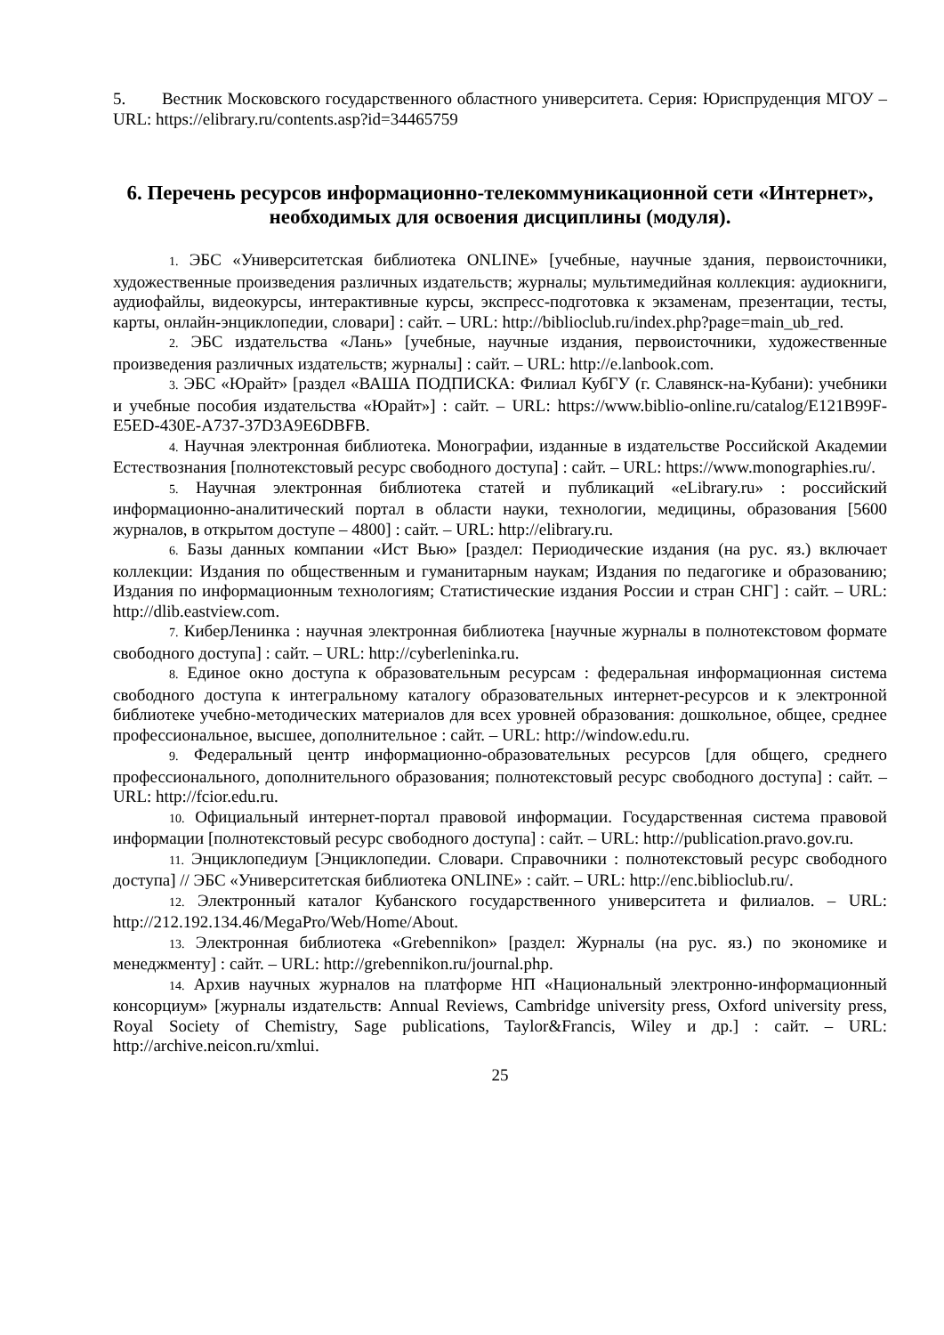5. Вестник Московского государственного областного университета. Серия: Юриспруденция МГОУ – URL: https://elibrary.ru/contents.asp?id=34465759
6. Перечень ресурсов информационно-телекоммуникационной сети «Интернет», необходимых для освоения дисциплины (модуля).
1. ЭБС «Университетская библиотека ONLINE» [учебные, научные здания, первоисточники, художественные произведения различных издательств; журналы; мультимедийная коллекция: аудиокниги, аудиофайлы, видеокурсы, интерактивные курсы, экспресс-подготовка к экзаменам, презентации, тесты, карты, онлайн-энциклопедии, словари] : сайт. – URL: http://biblioclub.ru/index.php?page=main_ub_red.
2. ЭБС издательства «Лань» [учебные, научные издания, первоисточники, художественные произведения различных издательств; журналы] : сайт. – URL: http://e.lanbook.com.
3. ЭБС «Юрайт» [раздел «ВАША ПОДПИСКА: Филиал КубГУ (г. Славянск-на-Кубани): учебники и учебные пособия издательства «Юрайт»] : сайт. – URL: https://www.biblio-online.ru/catalog/E121B99F-E5ED-430E-A737-37D3A9E6DBFB.
4. Научная электронная библиотека. Монографии, изданные в издательстве Российской Академии Естествознания [полнотекстовый ресурс свободного доступа] : сайт. – URL: https://www.monographies.ru/.
5. Научная электронная библиотека статей и публикаций «eLibrary.ru» : российский информационно-аналитический портал в области науки, технологии, медицины, образования [5600 журналов, в открытом доступе – 4800] : сайт. – URL: http://elibrary.ru.
6. Базы данных компании «Ист Вью» [раздел: Периодические издания (на рус. яз.) включает коллекции: Издания по общественным и гуманитарным наукам; Издания по педагогике и образованию; Издания по информационным технологиям; Статистические издания России и стран СНГ] : сайт. – URL: http://dlib.eastview.com.
7. КиберЛенинка : научная электронная библиотека [научные журналы в полнотекстовом формате свободного доступа] : сайт. – URL: http://cyberleninka.ru.
8. Единое окно доступа к образовательным ресурсам : федеральная информационная система свободного доступа к интегральному каталогу образовательных интернет-ресурсов и к электронной библиотеке учебно-методических материалов для всех уровней образования: дошкольное, общее, среднее профессиональное, высшее, дополнительное : сайт. – URL: http://window.edu.ru.
9. Федеральный центр информационно-образовательных ресурсов [для общего, среднего профессионального, дополнительного образования; полнотекстовый ресурс свободного доступа] : сайт. – URL: http://fcior.edu.ru.
10. Официальный интернет-портал правовой информации. Государственная система правовой информации [полнотекстовый ресурс свободного доступа] : сайт. – URL: http://publication.pravo.gov.ru.
11. Энциклопедиум [Энциклопедии. Словари. Справочники : полнотекстовый ресурс свободного доступа] // ЭБС «Университетская библиотека ONLINE» : сайт. – URL: http://enc.biblioclub.ru/.
12. Электронный каталог Кубанского государственного университета и филиалов. – URL: http://212.192.134.46/MegaPro/Web/Home/About.
13. Электронная библиотека «Grebennikon» [раздел: Журналы (на рус. яз.) по экономике и менеджменту] : сайт. – URL: http://grebennikon.ru/journal.php.
14. Архив научных журналов на платформе НП «Национальный электронно-информационный консорциум» [журналы издательств: Annual Reviews, Cambridge university press, Oxford university press, Royal Society of Chemistry, Sage publications, Taylor&Francis, Wiley и др.] : сайт. – URL: http://archive.neicon.ru/xmlui.
25